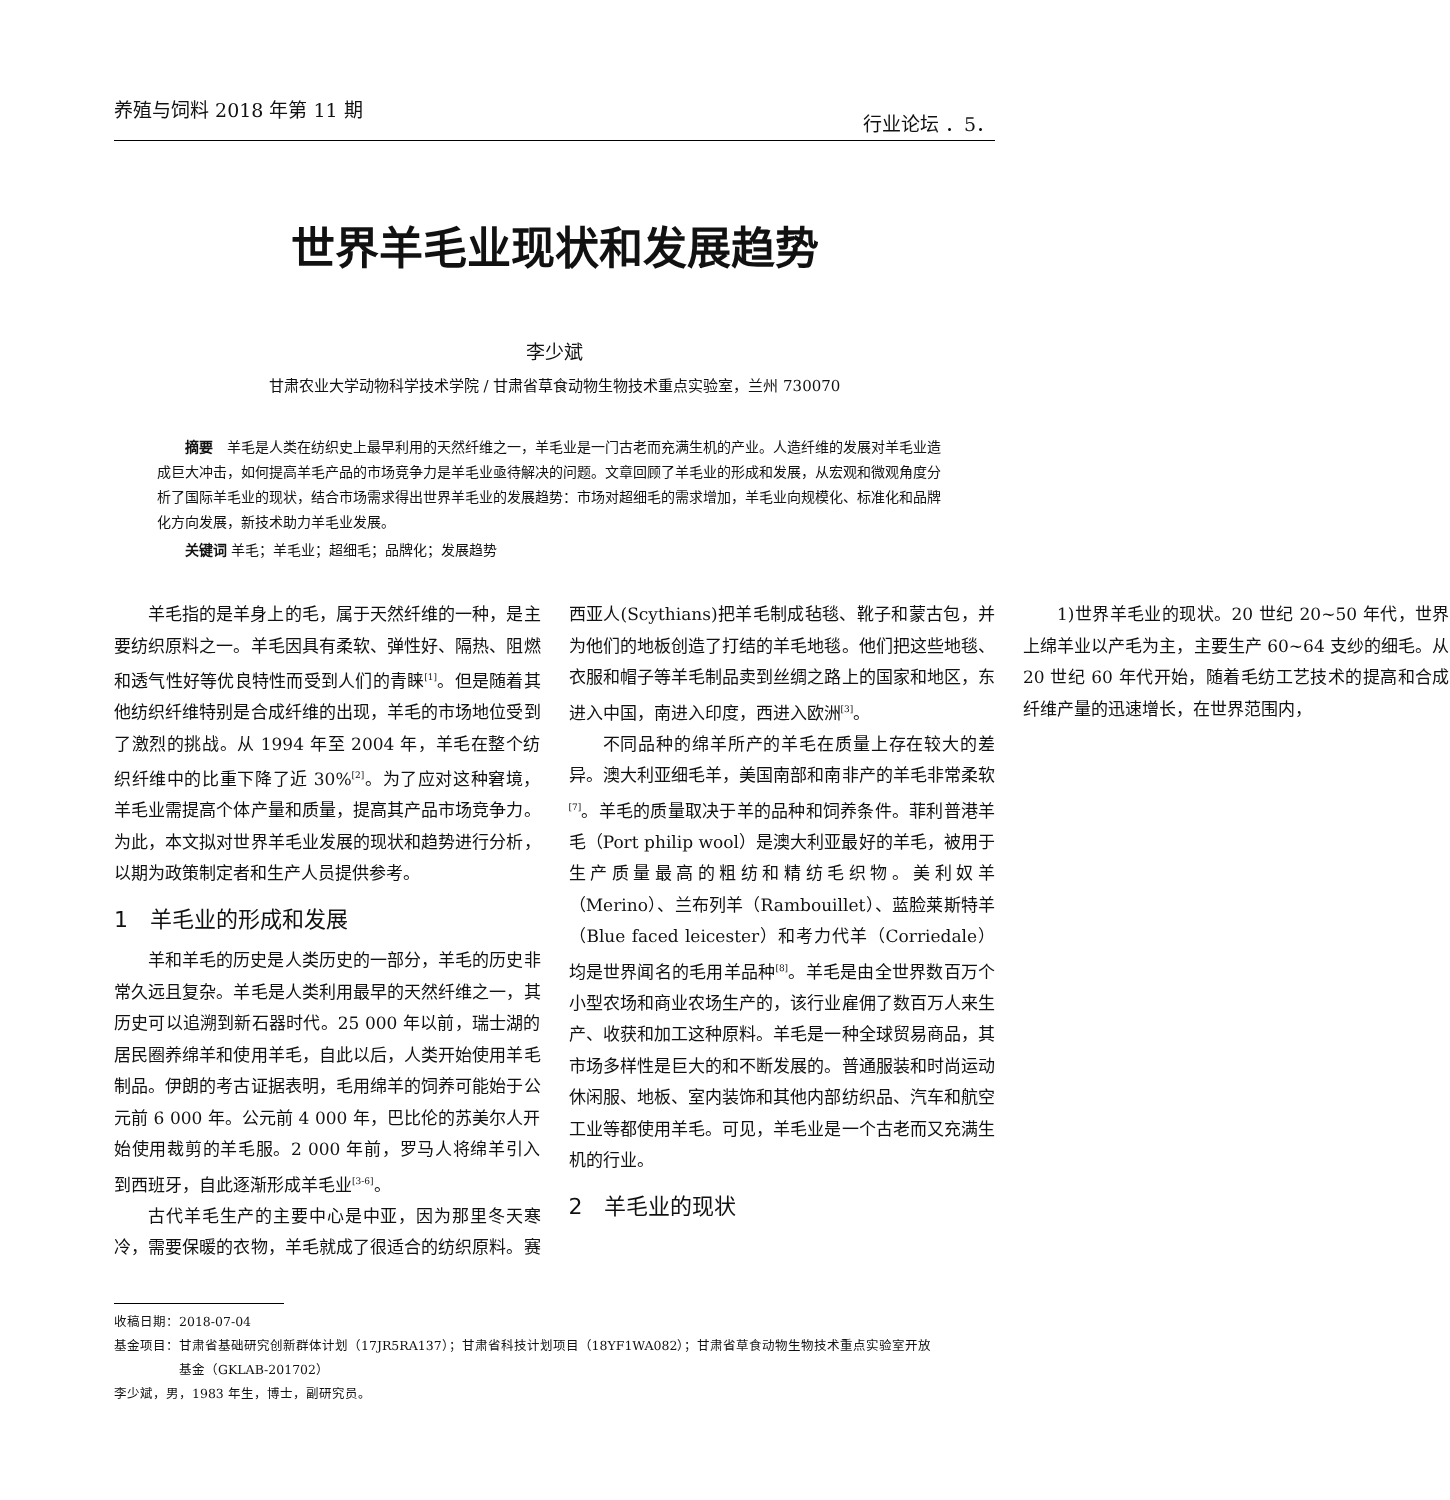养殖与饲料 2018 年第 11 期 行业论坛 ．5．
世界羊毛业现状和发展趋势
李少斌
甘肃农业大学动物科学技术学院 / 甘肃省草食动物生物技术重点实验室，兰州 730070
摘要　羊毛是人类在纺织史上最早利用的天然纤维之一，羊毛业是一门古老而充满生机的产业。人造纤维的发展对羊毛业造成巨大冲击，如何提高羊毛产品的市场竞争力是羊毛业亟待解决的问题。文章回顾了羊毛业的形成和发展，从宏观和微观角度分析了国际羊毛业的现状，结合市场需求得出世界羊毛业的发展趋势：市场对超细毛的需求增加，羊毛业向规模化、标准化和品牌化方向发展，新技术助力羊毛业发展。
关键词 羊毛；羊毛业；超细毛；品牌化；发展趋势
羊毛指的是羊身上的毛，属于天然纤维的一种，是主要纺织原料之一。羊毛因具有柔软、弹性好、隔热、阻燃和透气性好等优良特性而受到人们的青睐<sup>[1]</sup>。但是随着其他纺织纤维特别是合成纤维的出现，羊毛的市场地位受到了激烈的挑战。从 1994 年至 2004 年，羊毛在整个纺织纤维中的比重下降了近 30%<sup>[2]</sup>。为了应对这种窘境，羊毛业需提高个体产量和质量，提高其产品市场竞争力。为此，本文拟对世界羊毛业发展的现状和趋势进行分析，以期为政策制定者和生产人员提供参考。
1　羊毛业的形成和发展
羊和羊毛的历史是人类历史的一部分，羊毛的历史非常久远且复杂。羊毛是人类利用最早的天然纤维之一，其历史可以追溯到新石器时代。25 000 年以前，瑞士湖的居民圈养绵羊和使用羊毛，自此以后，人类开始使用羊毛制品。伊朗的考古证据表明，毛用绵羊的饲养可能始于公元前 6 000 年。公元前 4 000 年，巴比伦的苏美尔人开始使用裁剪的羊毛服。2 000 年前，罗马人将绵羊引入到西班牙，自此逐渐形成羊毛业<sup>[3-6]</sup>。
古代羊毛生产的主要中心是中亚，因为那里冬天寒冷，需要保暖的衣物，羊毛就成了很适合的纺织原料。赛西亚人(Scythians)把羊毛制成毡毯、靴子和蒙古包，并为他们的地板创造了打结的羊毛地毯。他们把这些地毯、衣服和帽子等羊毛制品卖到丝绸之路上的国家和地区，东进入中国，南进入印度，西进入欧洲<sup>[3]</sup>。
不同品种的绵羊所产的羊毛在质量上存在较大的差异。澳大利亚细毛羊，美国南部和南非产的羊毛非常柔软<sup>[7]</sup>。羊毛的质量取决于羊的品种和饲养条件。菲利普港羊毛（Port philip wool）是澳大利亚最好的羊毛，被用于生产质量最高的粗纺和精纺毛织物。美利奴羊（Merino）、兰布列羊（Rambouillet）、蓝脸莱斯特羊（Blue faced leicester）和考力代羊（Corriedale）均是世界闻名的毛用羊品种<sup>[8]</sup>。羊毛是由全世界数百万个小型农场和商业农场生产的，该行业雇佣了数百万人来生产、收获和加工这种原料。羊毛是一种全球贸易商品，其市场多样性是巨大的和不断发展的。普通服装和时尚运动休闲服、地板、室内装饰和其他内部纺织品、汽车和航空工业等都使用羊毛。可见，羊毛业是一个古老而又充满生机的行业。
2　羊毛业的现状
1)世界羊毛业的现状。20 世纪 20~50 年代，世界上绵羊业以产毛为主，主要生产 60~64 支纱的细毛。从 20 世纪 60 年代开始，随着毛纺工艺技术的提高和合成纤维产量的迅速增长，在世界范围内，
收稿日期：2018-07-04
基金项目：甘肃省基础研究创新群体计划（17JR5RA137）；甘肃省科技计划项目（18YF1WA082）；甘肃省草食动物生物技术重点实验室开放
　　　　　基金（GKLAB-201702）
李少斌，男，1983 年生，博士，副研究员。